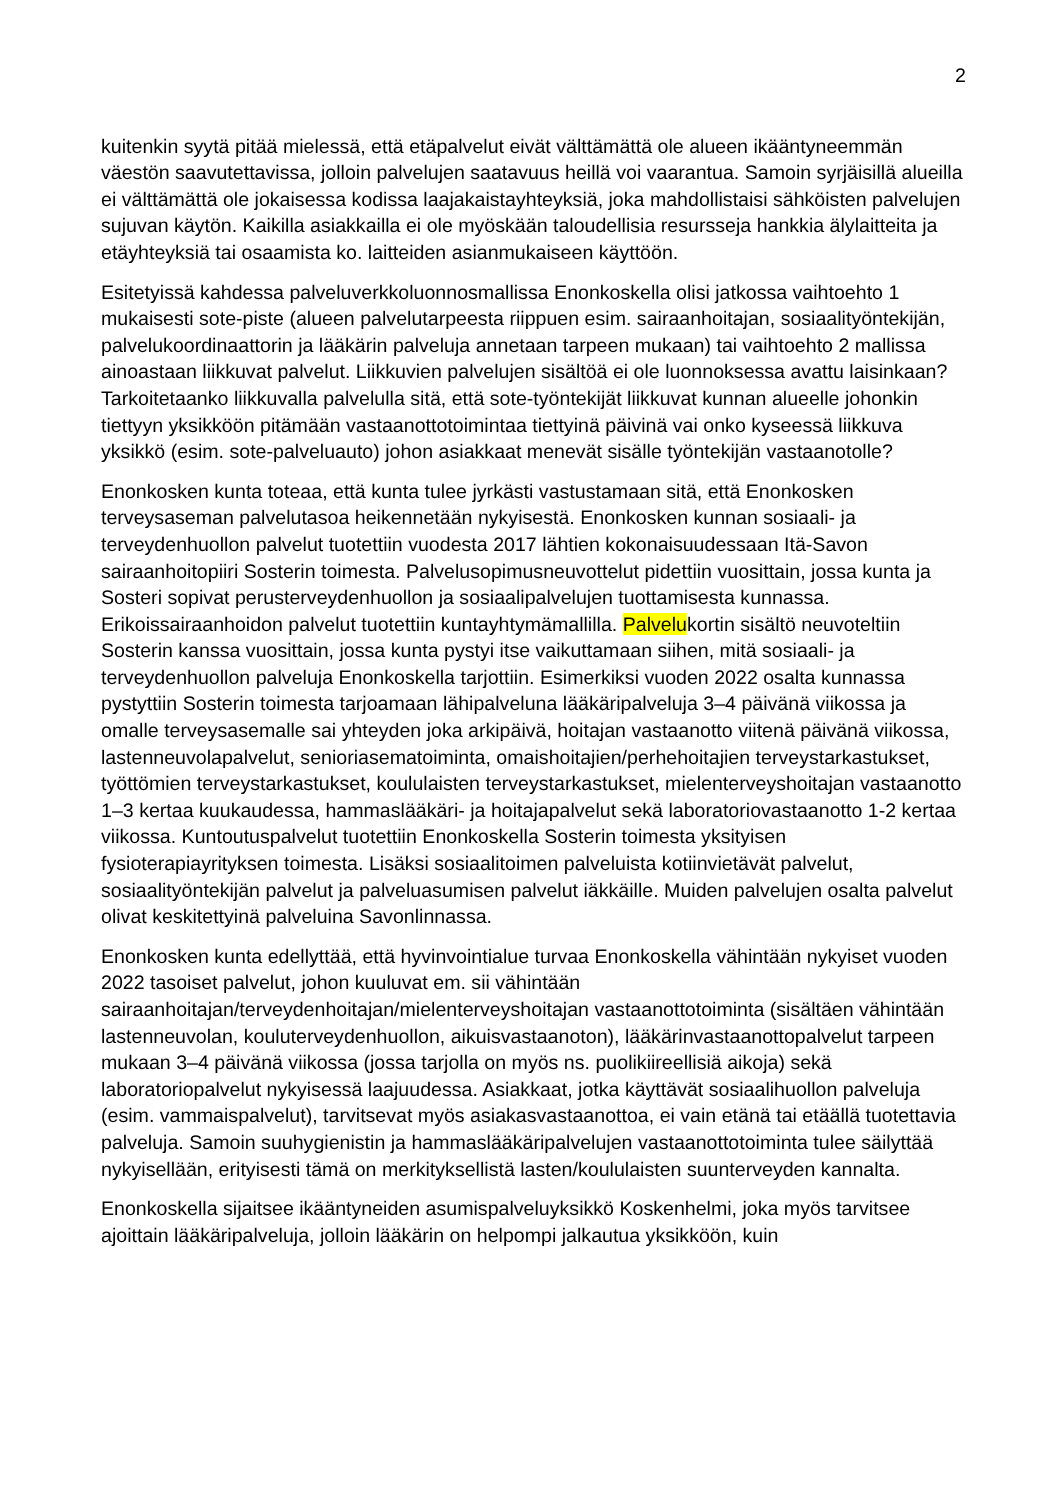2
kuitenkin syytä pitää mielessä, että etäpalvelut eivät välttämättä ole alueen ikääntyneemmän väestön saavutettavissa, jolloin palvelujen saatavuus heillä voi vaarantua. Samoin syrjäisillä alueilla ei välttämättä ole jokaisessa kodissa laajakaistayhteyksiä, joka mahdollistaisi sähköisten palvelujen sujuvan käytön. Kaikilla asiakkailla ei ole myöskään taloudellisia resursseja hankkia älylaitteita ja etäyhteyksiä tai osaamista ko. laitteiden asianmukaiseen käyttöön.
Esitetyissä kahdessa palveluverkkoluonnosmallissa Enonkoskella olisi jatkossa vaihtoehto 1 mukaisesti sote-piste (alueen palvelutarpeesta riippuen esim. sairaanhoitajan, sosiaalityöntekijän, palvelukoordinaattorin ja lääkärin palveluja annetaan tarpeen mukaan) tai vaihtoehto 2 mallissa ainoastaan liikkuvat palvelut. Liikkuvien palvelujen sisältöä ei ole luonnoksessa avattu laisinkaan? Tarkoitetaanko liikkuvalla palvelulla sitä, että sote-työntekijät liikkuvat kunnan alueelle johonkin tiettyyn yksikköön pitämään vastaanottotoimintaa tiettyinä päivinä vai onko kyseessä liikkuva yksikkö (esim. sote-palveluauto) johon asiakkaat menevät sisälle työntekijän vastaanotolle?
Enonkosken kunta toteaa, että kunta tulee jyrkästi vastustamaan sitä, että Enonkosken terveysaseman palvelutasoa heikennetään nykyisestä. Enonkosken kunnan sosiaali- ja terveydenhuollon palvelut tuotettiin vuodesta 2017 lähtien kokonaisuudessaan Itä-Savon sairaanhoitopiiri Sosterin toimesta. Palvelusopimusneuvottelut pidettiin vuosittain, jossa kunta ja Sosteri sopivat perusterveydenhuollon ja sosiaalipalvelujen tuottamisesta kunnassa. Erikoissairaanhoidon palvelut tuotettiin kuntayhtymämallilla. Palvelukortin sisältö neuvoteltiin Sosterin kanssa vuosittain, jossa kunta pystyi itse vaikuttamaan siihen, mitä sosiaali- ja terveydenhuollon palveluja Enonkoskella tarjottiin. Esimerkiksi vuoden 2022 osalta kunnassa pystyttiin Sosterin toimesta tarjoamaan lähipalveluna lääkäripalveluja 3–4 päivänä viikossa ja omalle terveysasemalle sai yhteyden joka arkipäivä, hoitajan vastaanotto viitenä päivänä viikossa, lastenneuvolapalvelut, senioriasematoiminta, omaishoitajien/perhehoitajien terveystarkastukset, työttömien terveystarkastukset, koululaisten terveystarkastukset, mielenterveyshoitajan vastaanotto 1–3 kertaa kuukaudessa, hammaslääkäri- ja hoitajapalvelut sekä laboratoriovastaanotto 1-2 kertaa viikossa. Kuntoutuspalvelut tuotettiin Enonkoskella Sosterin toimesta yksityisen fysioterapiayrityksen toimesta. Lisäksi sosiaalitoimen palveluista kotiinvietävät palvelut, sosiaalityöntekijän palvelut ja palveluasumisen palvelut iäkkäille. Muiden palvelujen osalta palvelut olivat keskitettyinä palveluina Savonlinnassa.
Enonkosken kunta edellyttää, että hyvinvointialue turvaa Enonkoskella vähintään nykyiset vuoden 2022 tasoiset palvelut, johon kuuluvat em. sii vähintään sairaanhoitajan/terveydenhoitajan/mielenterveyshoitajan vastaanottotoiminta (sisältäen vähintään lastenneuvolan, kouluterveydenhuollon, aikuisvastaanoton), lääkärinvastaanottopalvelut tarpeen mukaan 3–4 päivänä viikossa (jossa tarjolla on myös ns. puolikiireellisiä aikoja) sekä laboratoriopalvelut nykyisessä laajuudessa. Asiakkaat, jotka käyttävät sosiaalihuollon palveluja (esim. vammaispalvelut), tarvitsevat myös asiakasvastaanottoa, ei vain etänä tai etäällä tuotettavia palveluja. Samoin suuhygienistin ja hammaslääkäripalvelujen vastaanottotoiminta tulee säilyttää nykyisellään, erityisesti tämä on merkityksellistä lasten/koululaisten suunterveyden kannalta.
Enonkoskella sijaitsee ikääntyneiden asumispalveluyksikkö Koskenhelmi, joka myös tarvitsee ajoittain lääkäripalveluja, jolloin lääkärin on helpompi jalkautua yksikköön, kuin